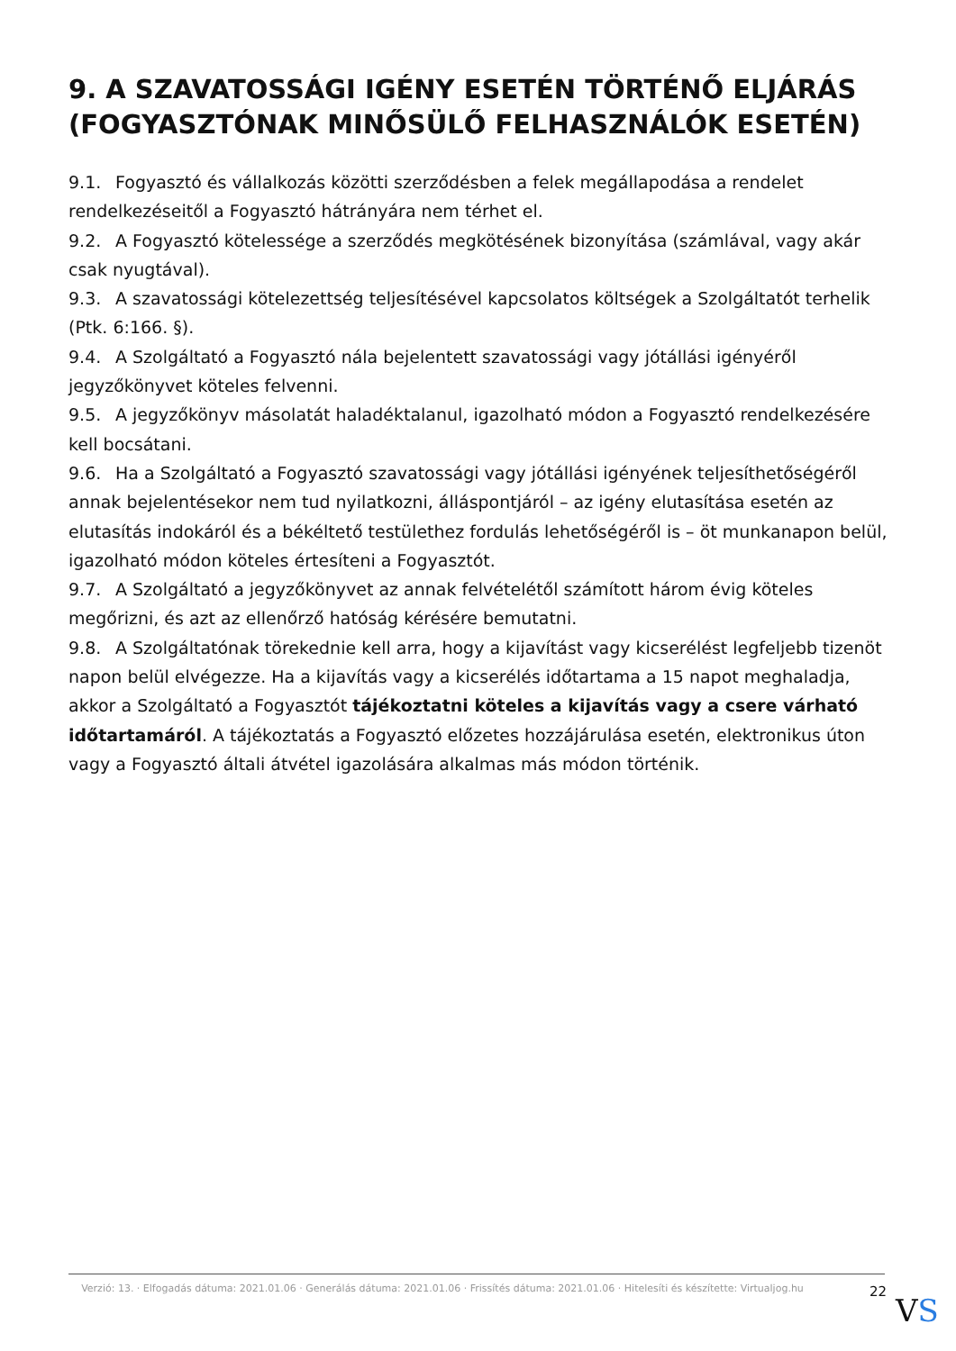9. A SZAVATOSSÁGI IGÉNY ESETÉN TÖRTÉNŐ ELJÁRÁS (FOGYASZTÓNAK MINŐSÜLŐ FELHASZNÁLÓK ESETÉN)
9.1. Fogyasztó és vállalkozás közötti szerződésben a felek megállapodása a rendelet rendelkezéseitől a Fogyasztó hátrányára nem térhet el.
9.2. A Fogyasztó kötelessége a szerződés megkötésének bizonyítása (számlával, vagy akár csak nyugtával).
9.3. A szavatossági kötelezettség teljesítésével kapcsolatos költségek a Szolgáltatót terhelik (Ptk. 6:166. §).
9.4. A Szolgáltató a Fogyasztó nála bejelentett szavatossági vagy jótállási igényéről jegyzőkönyvet köteles felvenni.
9.5. A jegyzőkönyv másolatát haladéktalanul, igazolható módon a Fogyasztó rendelkezésére kell bocsátani.
9.6. Ha a Szolgáltató a Fogyasztó szavatossági vagy jótállási igényének teljesíthetőségéről annak bejelentésekor nem tud nyilatkozni, álláspontjáról – az igény elutasítása esetén az elutasítás indokáról és a békéltető testülethez fordulás lehetőségéről is – öt munkanapon belül, igazolható módon köteles értesíteni a Fogyasztót.
9.7. A Szolgáltató a jegyzőkönyvet az annak felvételétől számított három évig köteles megőrizni, és azt az ellenőrző hatóság kérésére bemutatni.
9.8. A Szolgáltatónak törekednie kell arra, hogy a kijavítást vagy kicserélést legfeljebb tizenöt napon belül elvégezze. Ha a kijavítás vagy a kicserélés időtartama a 15 napot meghaladja, akkor a Szolgáltató a Fogyasztót tájékoztatni köteles a kijavítás vagy a csere várható időtartamáról. A tájékoztatás a Fogyasztó előzetes hozzájárulása esetén, elektronikus úton vagy a Fogyasztó általi átvétel igazolására alkalmas más módon történik.
Verzió: 13. · Elfogadás dátuma: 2021.01.06 · Generálás dátuma: 2021.01.06 · Frissítés dátuma: 2021.01.06 · Hitelesíti és készítette: Virtualjog.hu
22
VS